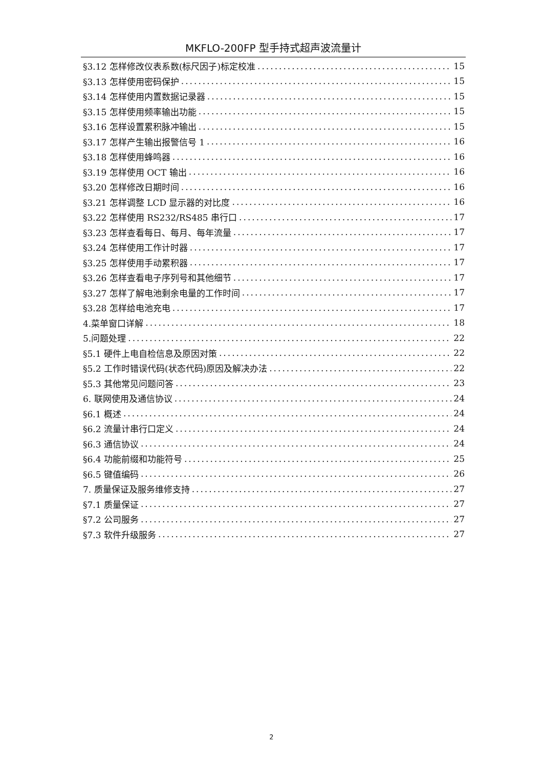MKFLO-200FP 型手持式超声波流量计
§3.12 怎样修改仪表系数(标尺因子)标定校准 15
§3.13 怎样使用密码保护 15
§3.14 怎样使用内置数据记录器 15
§3.15 怎样使用频率输出功能 15
§3.16 怎样设置累积脉冲输出 15
§3.17 怎样产生输出报警信号 1 16
§3.18 怎样使用蜂鸣器 16
§3.19 怎样使用 OCT 输出 16
§3.20 怎样修改日期时间 16
§3.21 怎样调整 LCD 显示器的对比度 16
§3.22 怎样使用 RS232/RS485 串行口 17
§3.23 怎样查看每日、每月、每年流量 17
§3.24 怎样使用工作计时器 17
§3.25 怎样使用手动累积器 17
§3.26 怎样查看电子序列号和其他细节 17
§3.27 怎样了解电池剩余电量的工作时间 17
§3.28 怎样给电池充电 17
4.菜单窗口详解 18
5.问题处理 22
§5.1 硬件上电自检信息及原因对策 22
§5.2 工作时错误代码(状态代码)原因及解决办法 22
§5.3 其他常见问题问答 23
6. 联网使用及通信协议 24
§6.1 概述 24
§6.2 流量计串行口定义 24
§6.3 通信协议 24
§6.4 功能前缀和功能符号 25
§6.5 键值编码 26
7. 质量保证及服务维修支持 27
§7.1 质量保证 27
§7.2 公司服务 27
§7.3 软件升级服务 27
2